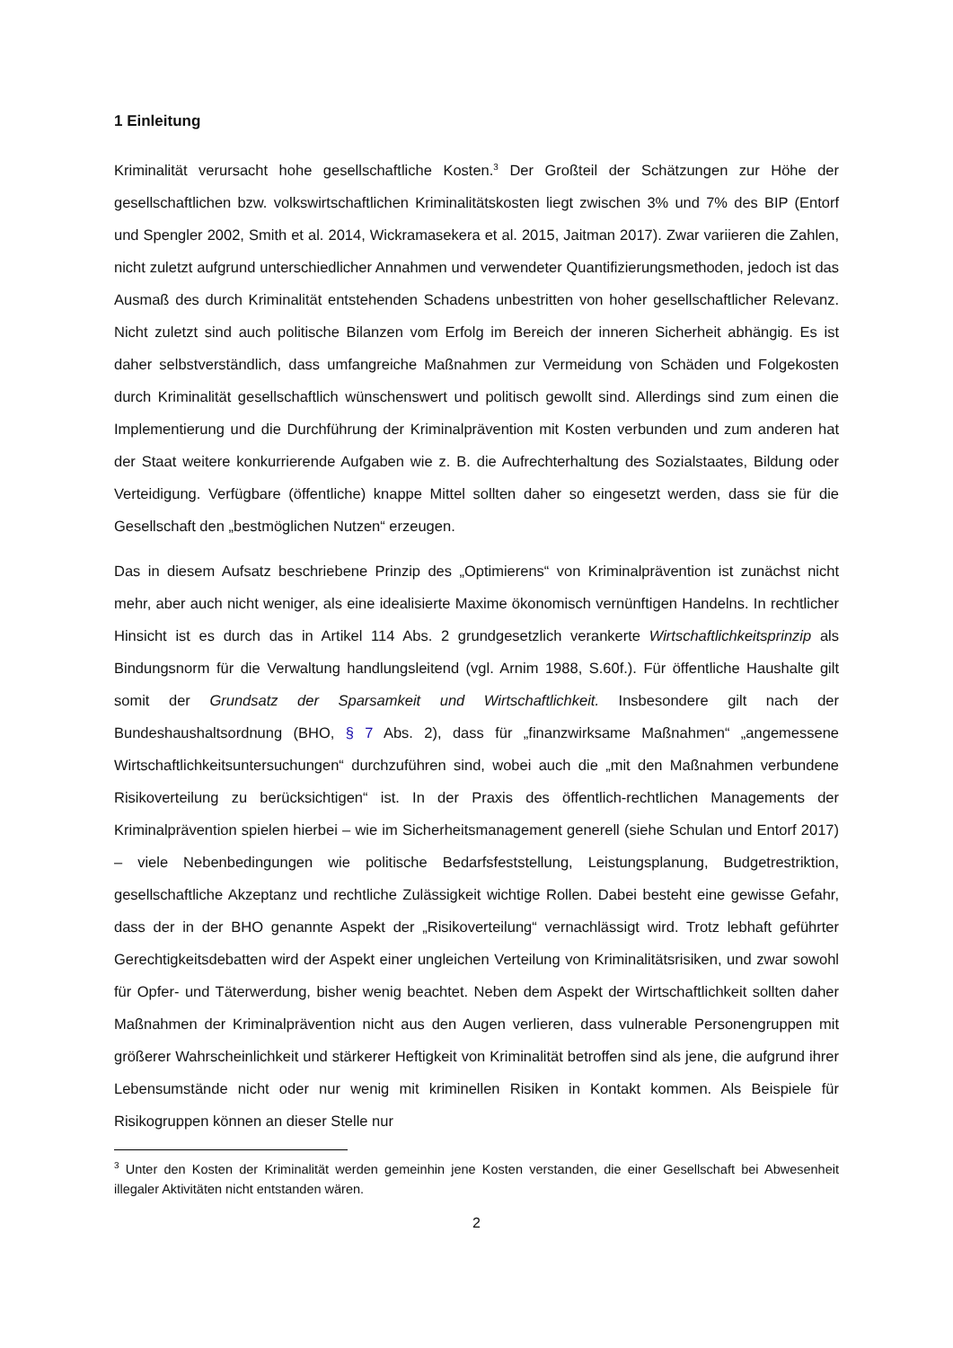1 Einleitung
Kriminalität verursacht hohe gesellschaftliche Kosten.<sup>3</sup> Der Großteil der Schätzungen zur Höhe der gesellschaftlichen bzw. volkswirtschaftlichen Kriminalitätskosten liegt zwischen 3% und 7% des BIP (Entorf und Spengler 2002, Smith et al. 2014, Wickramasekera et al. 2015, Jaitman 2017). Zwar variieren die Zahlen, nicht zuletzt aufgrund unterschiedlicher Annahmen und verwendeter Quantifizierungsmethoden, jedoch ist das Ausmaß des durch Kriminalität entstehenden Schadens unbestritten von hoher gesellschaftlicher Relevanz. Nicht zuletzt sind auch politische Bilanzen vom Erfolg im Bereich der inneren Sicherheit abhängig. Es ist daher selbstverständlich, dass umfangreiche Maßnahmen zur Vermeidung von Schäden und Folgekosten durch Kriminalität gesellschaftlich wünschenswert und politisch gewollt sind. Allerdings sind zum einen die Implementierung und die Durchführung der Kriminalprävention mit Kosten verbunden und zum anderen hat der Staat weitere konkurrierende Aufgaben wie z. B. die Aufrechterhaltung des Sozialstaates, Bildung oder Verteidigung. Verfügbare (öffentliche) knappe Mittel sollten daher so eingesetzt werden, dass sie für die Gesellschaft den „bestmöglichen Nutzen“ erzeugen.
Das in diesem Aufsatz beschriebene Prinzip des „Optimierens“ von Kriminalprävention ist zunächst nicht mehr, aber auch nicht weniger, als eine idealisierte Maxime ökonomisch vernünftigen Handelns. In rechtlicher Hinsicht ist es durch das in Artikel 114 Abs. 2 grundgesetzlich verankerte Wirtschaftlichkeitsprinzip als Bindungsnorm für die Verwaltung handlungsleitend (vgl. Arnim 1988, S.60f.). Für öffentliche Haushalte gilt somit der Grundsatz der Sparsamkeit und Wirtschaftlichkeit. Insbesondere gilt nach der Bundeshaushaltsordnung (BHO, § 7 Abs. 2), dass für „finanzwirksame Maßnahmen“ „angemessene Wirtschaftlichkeitsuntersuchungen“ durchzuführen sind, wobei auch die „mit den Maßnahmen verbundene Risikoverteilung zu berücksichtigen“ ist. In der Praxis des öffentlich-rechtlichen Managements der Kriminalprävention spielen hierbei – wie im Sicherheitsmanagement generell (siehe Schulan und Entorf 2017) – viele Nebenbedingungen wie politische Bedarfsfeststellung, Leistungsplanung, Budgetrestriktion, gesellschaftliche Akzeptanz und rechtliche Zulässigkeit wichtige Rollen. Dabei besteht eine gewisse Gefahr, dass der in der BHO genannte Aspekt der „Risikoverteilung“ vernachlässigt wird. Trotz lebhaft geführter Gerechtigkeitsdebatten wird der Aspekt einer ungleichen Verteilung von Kriminalitätsrisiken, und zwar sowohl für Opfer- und Täterwerdung, bisher wenig beachtet. Neben dem Aspekt der Wirtschaftlichkeit sollten daher Maßnahmen der Kriminalprävention nicht aus den Augen verlieren, dass vulnerable Personengruppen mit größerer Wahrscheinlichkeit und stärkerer Heftigkeit von Kriminalität betroffen sind als jene, die aufgrund ihrer Lebensumstände nicht oder nur wenig mit kriminellen Risiken in Kontakt kommen. Als Beispiele für Risikogruppen können an dieser Stelle nur
<sup>3</sup> Unter den Kosten der Kriminalität werden gemeinhin jene Kosten verstanden, die einer Gesellschaft bei Abwesenheit illegaler Aktivitäten nicht entstanden wären.
2